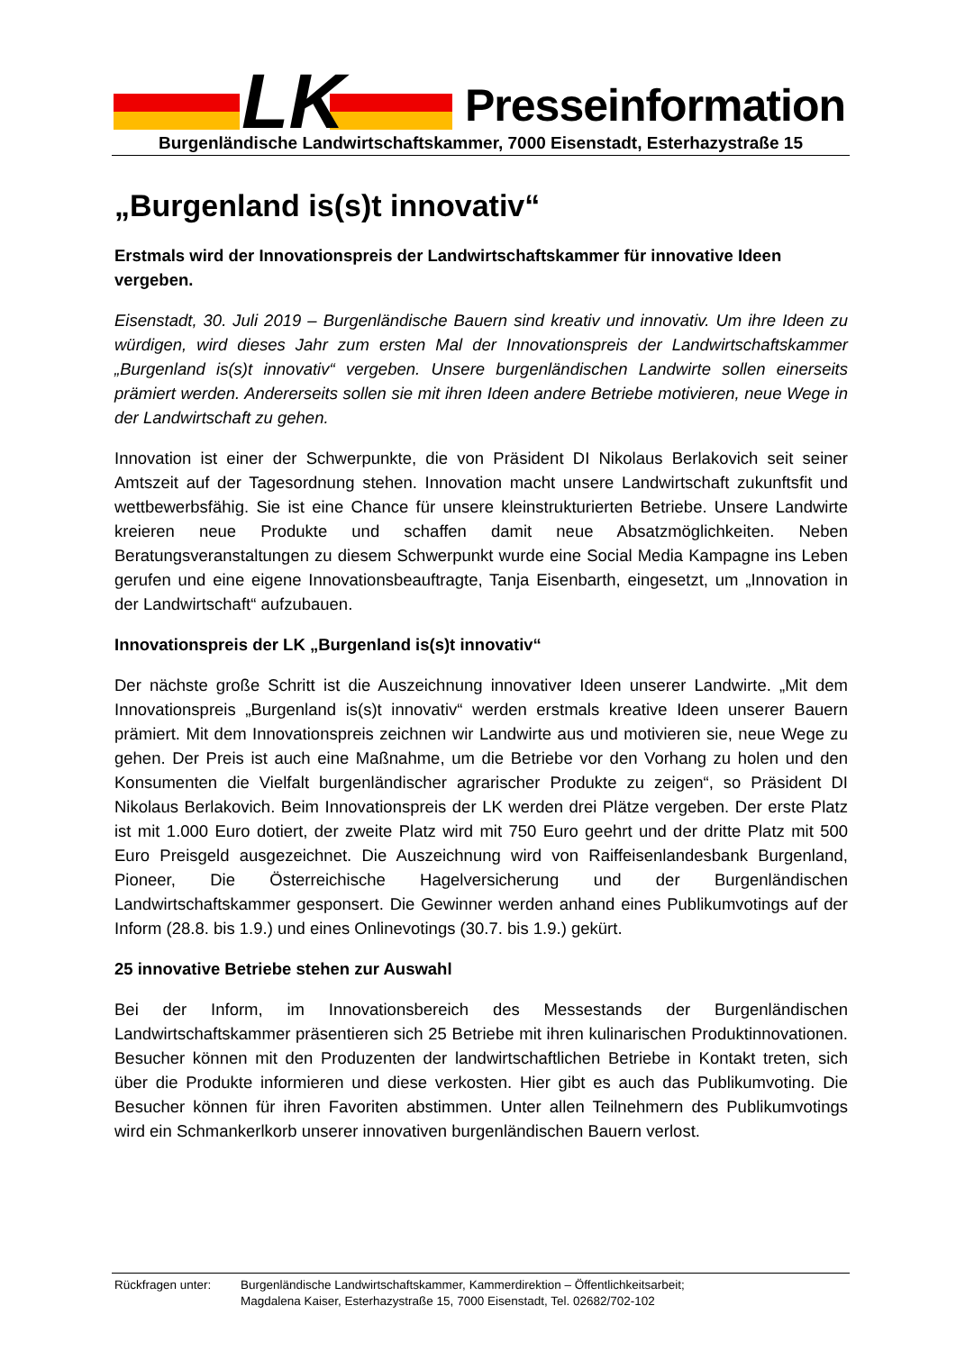LK
Presseinformation
Burgenländische Landwirtschaftskammer, 7000 Eisenstadt, Esterhazystraße 15
„Burgenland is(s)t innovativ“
Erstmals wird der Innovationspreis der Landwirtschaftskammer für innovative Ideen vergeben.
Eisenstadt, 30. Juli 2019 – Burgenländische Bauern sind kreativ und innovativ. Um ihre Ideen zu würdigen, wird dieses Jahr zum ersten Mal der Innovationspreis der Landwirtschaftskammer „Burgenland is(s)t innovativ“ vergeben. Unsere burgenländischen Landwirte sollen einerseits prämiert werden. Andererseits sollen sie mit ihren Ideen andere Betriebe motivieren, neue Wege in der Landwirtschaft zu gehen.
Innovation ist einer der Schwerpunkte, die von Präsident DI Nikolaus Berlakovich seit seiner Amtszeit auf der Tagesordnung stehen. Innovation macht unsere Landwirtschaft zukunftsfit und wettbewerbsfähig. Sie ist eine Chance für unsere kleinstrukturierten Betriebe. Unsere Landwirte kreieren neue Produkte und schaffen damit neue Absatzmöglichkeiten. Neben Beratungsveranstaltungen zu diesem Schwerpunkt wurde eine Social Media Kampagne ins Leben gerufen und eine eigene Innovationsbeauftragte, Tanja Eisenbarth, eingesetzt, um „Innovation in der Landwirtschaft“ aufzubauen.
Innovationspreis der LK „Burgenland is(s)t innovativ“
Der nächste große Schritt ist die Auszeichnung innovativer Ideen unserer Landwirte. „Mit dem Innovationspreis „Burgenland is(s)t innovativ“ werden erstmals kreative Ideen unserer Bauern prämiert. Mit dem Innovationspreis zeichnen wir Landwirte aus und motivieren sie, neue Wege zu gehen. Der Preis ist auch eine Maßnahme, um die Betriebe vor den Vorhang zu holen und den Konsumenten die Vielfalt burgenländischer agrarischer Produkte zu zeigen“, so Präsident DI Nikolaus Berlakovich. Beim Innovationspreis der LK werden drei Plätze vergeben. Der erste Platz ist mit 1.000 Euro dotiert, der zweite Platz wird mit 750 Euro geehrt und der dritte Platz mit 500 Euro Preisgeld ausgezeichnet. Die Auszeichnung wird von Raiffeisenlandesbank Burgenland, Pioneer, Die Österreichische Hagelversicherung und der Burgenländischen Landwirtschaftskammer gesponsert. Die Gewinner werden anhand eines Publikumvotings auf der Inform (28.8. bis 1.9.) und eines Onlinevotings (30.7. bis 1.9.) gekürt.
25 innovative Betriebe stehen zur Auswahl
Bei der Inform, im Innovationsbereich des Messestands der Burgenländischen Landwirtschaftskammer präsentieren sich 25 Betriebe mit ihren kulinarischen Produktinnovationen. Besucher können mit den Produzenten der landwirtschaftlichen Betriebe in Kontakt treten, sich über die Produkte informieren und diese verkosten. Hier gibt es auch das Publikumvoting. Die Besucher können für ihren Favoriten abstimmen. Unter allen Teilnehmern des Publikumvotings wird ein Schmankerlkorb unserer innovativen burgenländischen Bauern verlost.
Rückfragen unter: Burgenländische Landwirtschaftskammer, Kammerdirektion – Öffentlichkeitsarbeit;
Magdalena Kaiser, Esterhazystraße 15, 7000 Eisenstadt, Tel. 02682/702-102